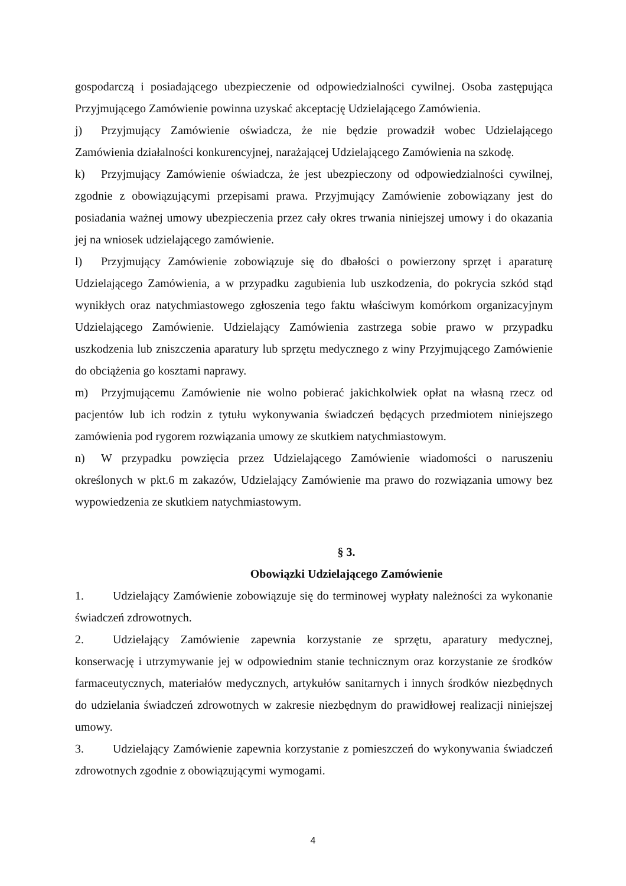gospodarczą i posiadającego ubezpieczenie od odpowiedzialności cywilnej. Osoba zastępująca Przyjmującego Zamówienie powinna uzyskać akceptację Udzielającego Zamówienia.
j) Przyjmujący Zamówienie oświadcza, że nie będzie prowadził wobec Udzielającego Zamówienia działalności konkurencyjnej, narażającej Udzielającego Zamówienia na szkodę.
k) Przyjmujący Zamówienie oświadcza, że jest ubezpieczony od odpowiedzialności cywilnej, zgodnie z obowiązującymi przepisami prawa. Przyjmujący Zamówienie zobowiązany jest do posiadania ważnej umowy ubezpieczenia przez cały okres trwania niniejszej umowy i do okazania jej na wniosek udzielającego zamówienie.
l) Przyjmujący Zamówienie zobowiązuje się do dbałości o powierzony sprzęt i aparaturę Udzielającego Zamówienia, a w przypadku zagubienia lub uszkodzenia, do pokrycia szkód stąd wynikłych oraz natychmiastowego zgłoszenia tego faktu właściwym komórkom organizacyjnym Udzielającego Zamówienie. Udzielający Zamówienia zastrzega sobie prawo w przypadku uszkodzenia lub zniszczenia aparatury lub sprzętu medycznego z winy Przyjmującego Zamówienie do obciążenia go kosztami naprawy.
m) Przyjmującemu Zamówienie nie wolno pobierać jakichkolwiek opłat na własną rzecz od pacjentów lub ich rodzin z tytułu wykonywania świadczeń będących przedmiotem niniejszego zamówienia pod rygorem rozwiązania umowy ze skutkiem natychmiastowym.
n) W przypadku powzięcia przez Udzielającego Zamówienie wiadomości o naruszeniu określonych w pkt.6 m zakazów, Udzielający Zamówienie ma prawo do rozwiązania umowy bez wypowiedzenia ze skutkiem natychmiastowym.
§ 3.
Obowiązki Udzielającego Zamówienie
1. Udzielający Zamówienie zobowiązuje się do terminowej wypłaty należności za wykonanie świadczeń zdrowotnych.
2. Udzielający Zamówienie zapewnia korzystanie ze sprzętu, aparatury medycznej, konserwację i utrzymywanie jej w odpowiednim stanie technicznym oraz korzystanie ze środków farmaceutycznych, materiałów medycznych, artykułów sanitarnych i innych środków niezbędnych do udzielania świadczeń zdrowotnych w zakresie niezbędnym do prawidłowej realizacji niniejszej umowy.
3. Udzielający Zamówienie zapewnia korzystanie z pomieszczeń do wykonywania świadczeń zdrowotnych zgodnie z obowiązującymi wymogami.
4